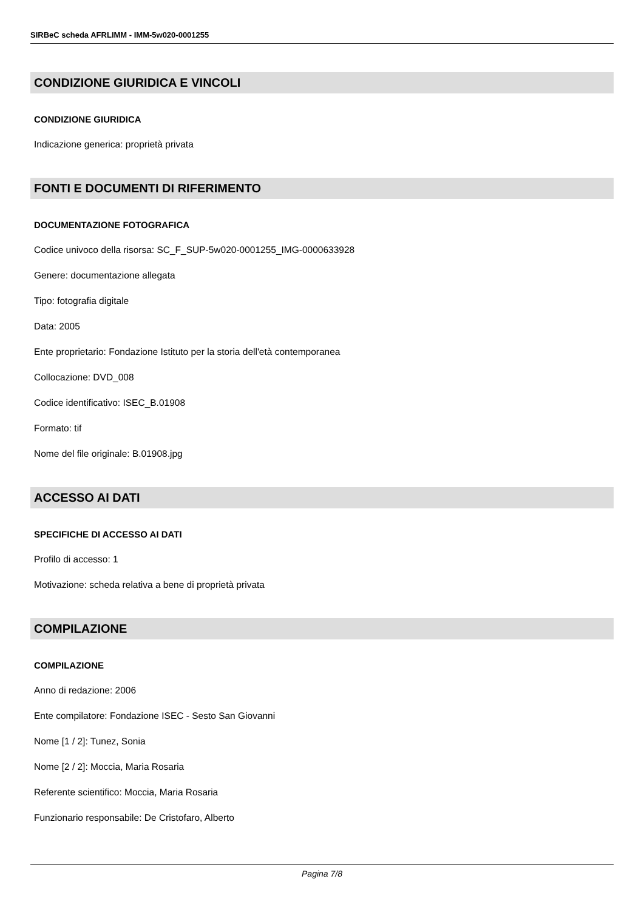SIRBeC scheda AFRLIMM - IMM-5w020-0001255
CONDIZIONE GIURIDICA E VINCOLI
CONDIZIONE GIURIDICA
Indicazione generica: proprietà privata
FONTI E DOCUMENTI DI RIFERIMENTO
DOCUMENTAZIONE FOTOGRAFICA
Codice univoco della risorsa: SC_F_SUP-5w020-0001255_IMG-0000633928
Genere: documentazione allegata
Tipo: fotografia digitale
Data: 2005
Ente proprietario: Fondazione Istituto per la storia dell'età contemporanea
Collocazione: DVD_008
Codice identificativo: ISEC_B.01908
Formato: tif
Nome del file originale: B.01908.jpg
ACCESSO AI DATI
SPECIFICHE DI ACCESSO AI DATI
Profilo di accesso: 1
Motivazione: scheda relativa a bene di proprietà privata
COMPILAZIONE
COMPILAZIONE
Anno di redazione: 2006
Ente compilatore: Fondazione ISEC - Sesto San Giovanni
Nome [1 / 2]: Tunez, Sonia
Nome [2 / 2]: Moccia, Maria Rosaria
Referente scientifico: Moccia, Maria Rosaria
Funzionario responsabile: De Cristofaro, Alberto
Pagina 7/8